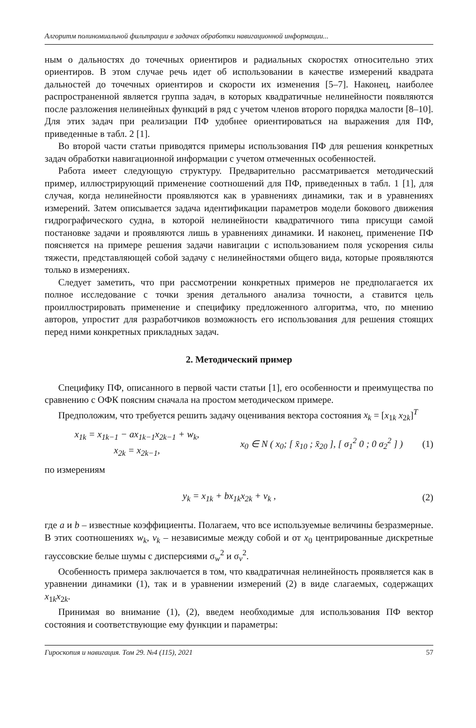Алгоритм полиномиальной фильтрации в задачах обработки навигационной информации...
ным о дальностях до точечных ориентиров и радиальных скоростях относительно этих ориентиров. В этом случае речь идет об использовании в качестве измерений квадрата дальностей до точечных ориентиров и скорости их изменения [5–7]. Наконец, наиболее распространенной является группа задач, в которых квадратичные нелинейности появляются после разложения нелинейных функций в ряд с учетом членов второго порядка малости [8–10]. Для этих задач при реализации ПФ удобнее ориентироваться на выражения для ПФ, приведенные в табл. 2 [1].
Во второй части статьи приводятся примеры использования ПФ для решения конкретных задач обработки навигационной информации с учетом отмеченных особенностей.
Работа имеет следующую структуру. Предварительно рассматривается методический пример, иллюстрирующий применение соотношений для ПФ, приведенных в табл. 1 [1], для случая, когда нелинейности проявляются как в уравнениях динамики, так и в уравнениях измерений. Затем описывается задача идентификации параметров модели бокового движения гидрографического судна, в которой нелинейности квадратичного типа присущи самой постановке задачи и проявляются лишь в уравнениях динамики. И наконец, применение ПФ поясняется на примере решения задачи навигации с использованием поля ускорения силы тяжести, представляющей собой задачу с нелинейностями общего вида, которые проявляются только в измерениях.
Следует заметить, что при рассмотрении конкретных примеров не предполагается их полное исследование с точки зрения детального анализа точности, а ставится цель проиллюстрировать применение и специфику предложенного алгоритма, что, по мнению авторов, упростит для разработчиков возможность его использования для решения стоящих перед ними конкретных прикладных задач.
2. Методический пример
Специфику ПФ, описанного в первой части статьи [1], его особенности и преимущества по сравнению с ОФК поясним сначала на простом методическом примере.
Предположим, что требуется решить задачу оценивания вектора состояния x<sub>k</sub> = [x<sub>1k</sub> x<sub>2k</sub>]<sup>T</sup>
x<sub>1k</sub> = x<sub>1k−1</sub> − ax<sub>1k−1</sub>x<sub>2k−1</sub> + w<sub>k</sub>,
x<sub>2k</sub> = x<sub>2k−1</sub>,
x<sub>0</sub> ∈ N ( x<sub>0</sub>; [ x̄<sub>10</sub> ; x̄<sub>20</sub> ], [ σ<sub>1</sub><sup>2</sup> 0 ; 0 σ<sub>2</sub><sup>2</sup> ] )
(1)
по измерениям
y<sub>k</sub> = x<sub>1k</sub> + bx<sub>1k</sub>x<sub>2k</sub> + v<sub>k</sub> , (2)
где a и b – известные коэффициенты. Полагаем, что все используемые величины безразмерные. В этих соотношениях w<sub>k</sub>, v<sub>k</sub> – независимые между собой и от x<sub>0</sub> центрированные дискретные гауссовские белые шумы с дисперсиями σ<sub>w</sub><sup>2</sup> и σ<sub>v</sub><sup>2</sup>.
Особенность примера заключается в том, что квадратичная нелинейность проявляется как в уравнении динамики (1), так и в уравнении измерений (2) в виде слагаемых, содержащих x<sub>1k</sub>x<sub>2k</sub>.
Принимая во внимание (1), (2), введем необходимые для использования ПФ вектор состояния и соответствующие ему функции и параметры:
Гироскопия и навигация. Том 29. №4 (115), 2021 57